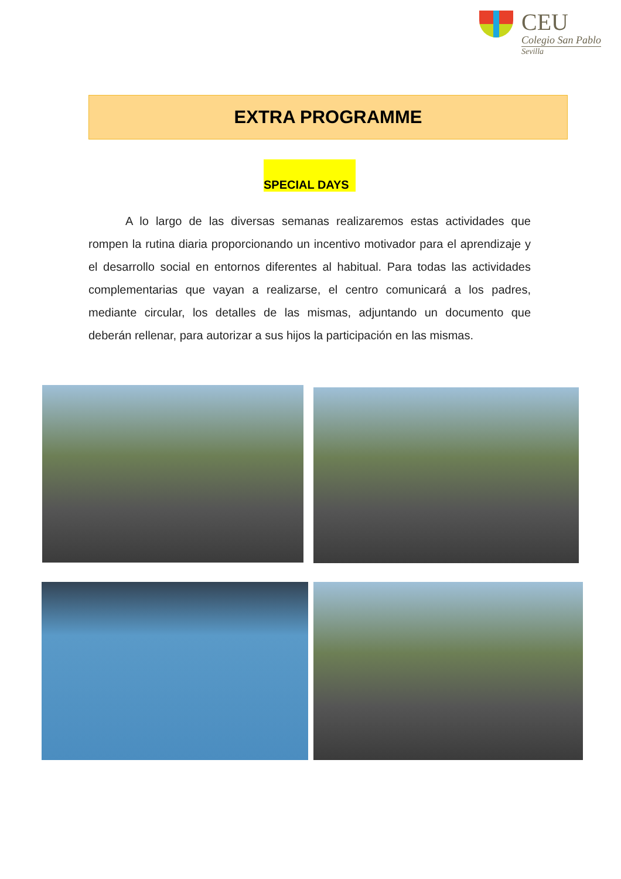CEU
Colegio San Pablo
Sevilla
EXTRA PROGRAMME
SPECIAL DAYS
A lo largo de las diversas semanas realizaremos estas actividades que rompen la rutina diaria proporcionando un incentivo motivador para el aprendizaje y el desarrollo social en entornos diferentes al habitual. Para todas las actividades complementarias que vayan a realizarse, el centro comunicará a los padres, mediante circular, los detalles de las mismas, adjuntando un documento que deberán rellenar, para autorizar a sus hijos la participación en las mismas.